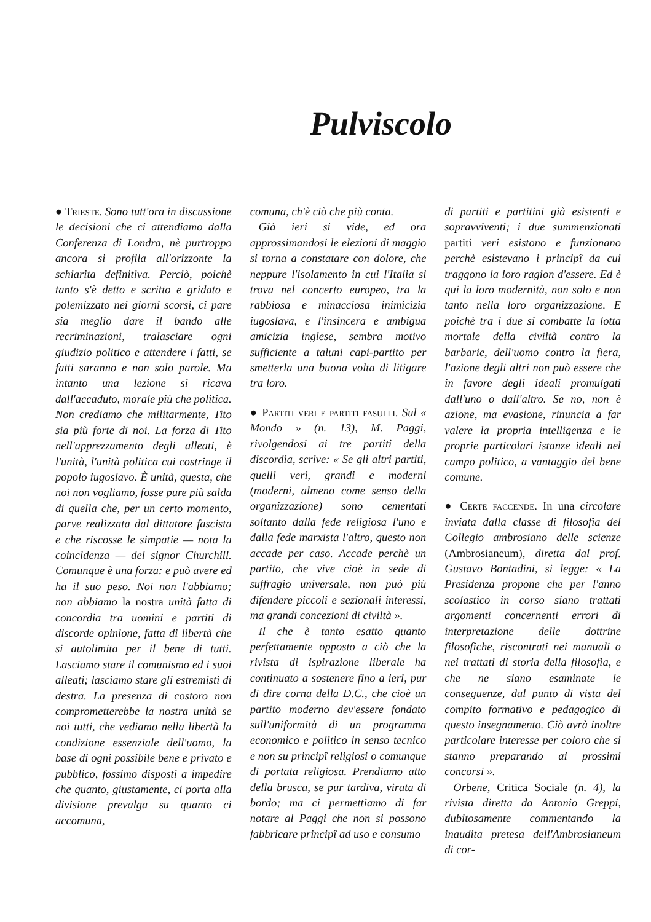Pulviscolo
● Trieste. Sono tutt'ora in discussione le decisioni che ci attendiamo dalla Conferenza di Londra, nè purtroppo ancora si profila all'orizzonte la schiarita definitiva. Perciò, poichè tanto s'è detto e scritto e gridato e polemizzato nei giorni scorsi, ci pare sia meglio dare il bando alle recriminazioni, tralasciare ogni giudizio politico e attendere i fatti, se fatti saranno e non solo parole. Ma intanto una lezione si ricava dall'accaduto, morale più che politica. Non crediamo che militarmente, Tito sia più forte di noi. La forza di Tito nell'apprezzamento degli alleati, è l'unità, l'unità politica cui costringe il popolo iugoslavo. È unità, questa, che noi non vogliamo, fosse pure più salda di quella che, per un certo momento, parve realizzata dal dittatore fascista e che riscosse le simpatie — nota la coincidenza — del signor Churchill. Comunque è una forza: e può avere ed ha il suo peso. Noi non l'abbiamo; non abbiamo la nostra unità fatta di concordia tra uomini e partiti di discorde opinione, fatta di libertà che si autolimita per il bene di tutti. Lasciamo stare il comunismo ed i suoi alleati; lasciamo stare gli estremisti di destra. La presenza di costoro non comprometterebbe la nostra unità se noi tutti, che vediamo nella libertà la condizione essenziale dell'uomo, la base di ogni possibile bene e privato e pubblico, fossimo disposti a impedire che quanto, giustamente, ci porta alla divisione prevalga su quanto ci accomuna,
comuna, ch'è ciò che più conta.
Già ieri si vide, ed ora approssimandosi le elezioni di maggio si torna a constatare con dolore, che neppure l'isolamento in cui l'Italia si trova nel concerto europeo, tra la rabbiosa e minacciosa inimicizia iugoslava, e l'insincera e ambigua amicizia inglese, sembra motivo sufficiente a taluni capi-partito per smetterla una buona volta di litigare tra loro.
● Partiti veri e partiti fasulli. Sul « Mondo » (n. 13), M. Paggi, rivolgendosi ai tre partiti della discordia, scrive: « Se gli altri partiti, quelli veri, grandi e moderni (moderni, almeno come senso della organizzazione) sono cementati soltanto dalla fede religiosa l'uno e dalla fede marxista l'altro, questo non accade per caso. Accade perchè un partito, che vive cioè in sede di suffragio universale, non può più difendere piccoli e sezionali interessi, ma grandi concezioni di civiltà ».
Il che è tanto esatto quanto perfettamente opposto a ciò che la rivista di ispirazione liberale ha continuato a sostenere fino a ieri, pur di dire corna della D.C., che cioè un partito moderno dev'essere fondato sull'uniformità di un programma economico e politico in senso tecnico e non su principî religiosi o comunque di portata religiosa. Prendiamo atto della brusca, se pur tardiva, virata di bordo; ma ci permettiamo di far notare al Paggi che non si possono fabbricare principî ad uso e consumo
di partiti e partitini già esistenti e sopravviventi; i due summenzionati partiti veri esistono e funzionano perchè esistevano i principî da cui traggono la loro ragion d'essere. Ed è qui la loro modernità, non solo e non tanto nella loro organizzazione. E poichè tra i due si combatte la lotta mortale della civiltà contro la barbarie, dell'uomo contro la fiera, l'azione degli altri non può essere che in favore degli ideali promulgati dall'uno o dall'altro. Se no, non è azione, ma evasione, rinuncia a far valere la propria intelligenza e le proprie particolari istanze ideali nel campo politico, a vantaggio del bene comune.
● Certe faccende. In una circolare inviata dalla classe di filosofia del Collegio ambrosiano delle scienze (Ambrosianeum), diretta dal prof. Gustavo Bontadini, si legge: « La Presidenza propone che per l'anno scolastico in corso siano trattati argomenti concernenti errori di interpretazione delle dottrine filosofiche, riscontrati nei manuali o nei trattati di storia della filosofia, e che ne siano esaminate le conseguenze, dal punto di vista del compito formativo e pedagogico di questo insegnamento. Ciò avrà inoltre particolare interesse per coloro che si stanno preparando ai prossimi concorsi ».
Orbene, Critica Sociale (n. 4), la rivista diretta da Antonio Greppi, dubitosamente commentando la inaudita pretesa dell'Ambrosianeum di cor-